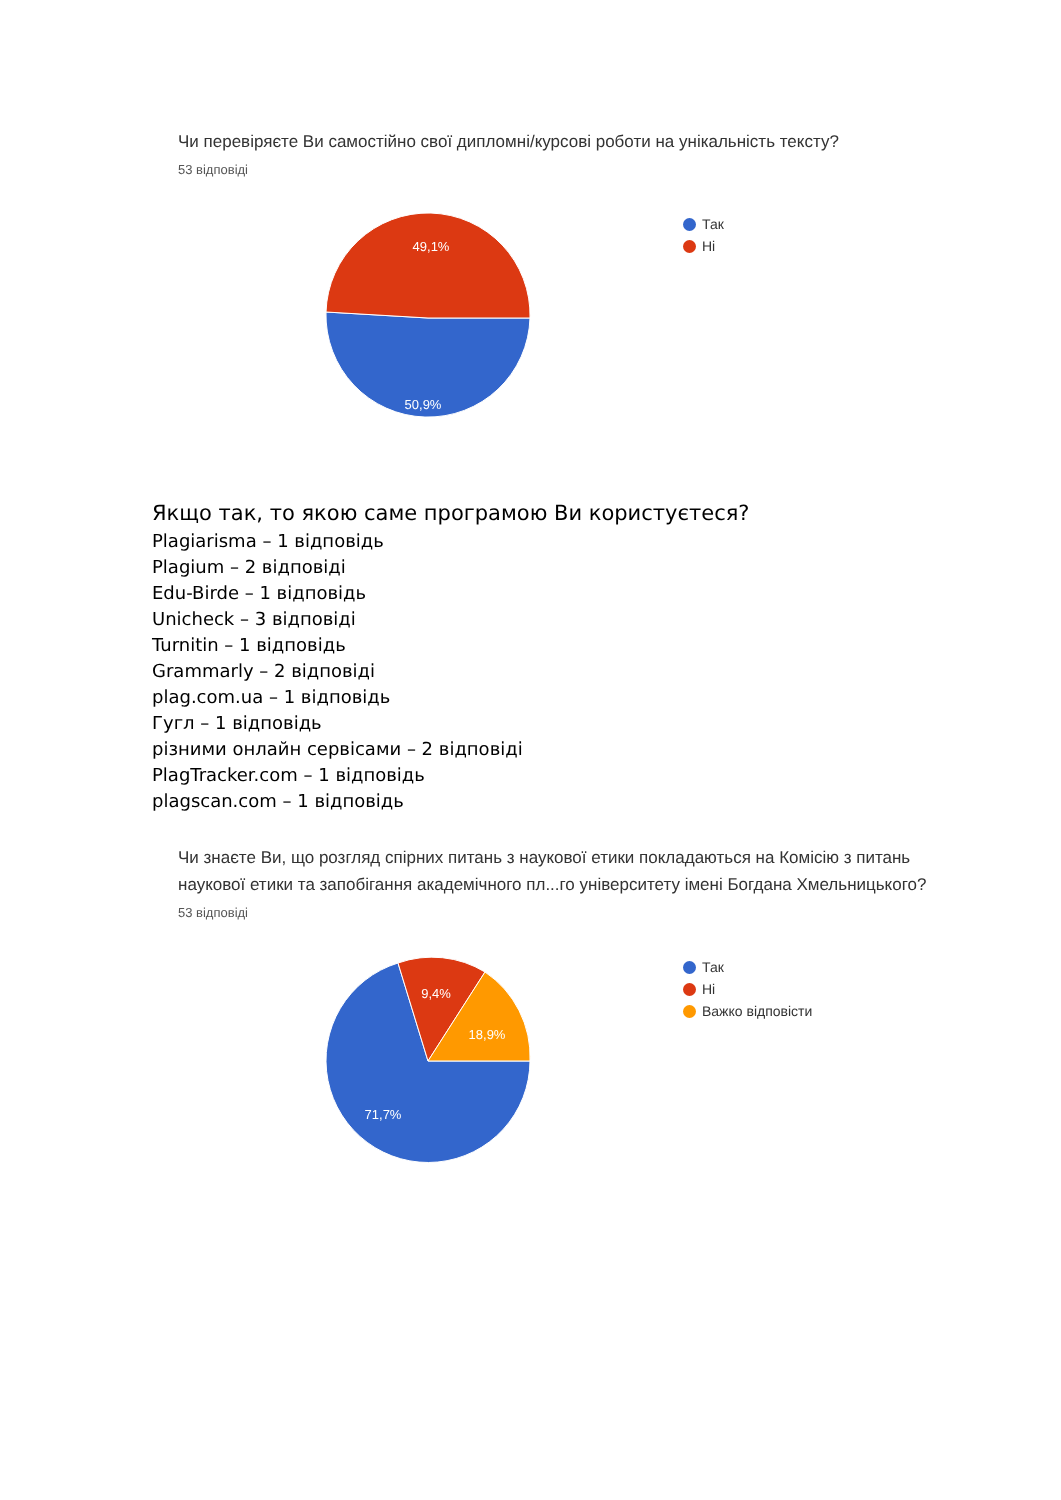Чи перевіряєте Ви самостійно свої дипломні/курсові роботи на унікальність тексту?
53 відповіді
49,1%
50,9%
Так
Ні
Якщо так, то якою саме програмою Ви користуєтеся?
Plagiarisma – 1 відповідь
Plagium – 2 відповіді
Edu-Birde – 1 відповідь
Unicheck – 3 відповіді
Turnitin – 1 відповідь
Grammarly – 2 відповіді
plag.com.ua – 1 відповідь
Гугл – 1 відповідь
різними онлайн сервісами – 2 відповіді
PlagTracker.com – 1 відповідь
plagscan.com – 1 відповідь
Чи знаєте Ви, що розгляд спірних питань з наукової етики покладаються на Комісію з питань наукової етики та запобігання академічного пл...го університету імені Богдана Хмельницького?
53 відповіді
9,4%
18,9%
71,7%
Так
Ні
Важко відповісти